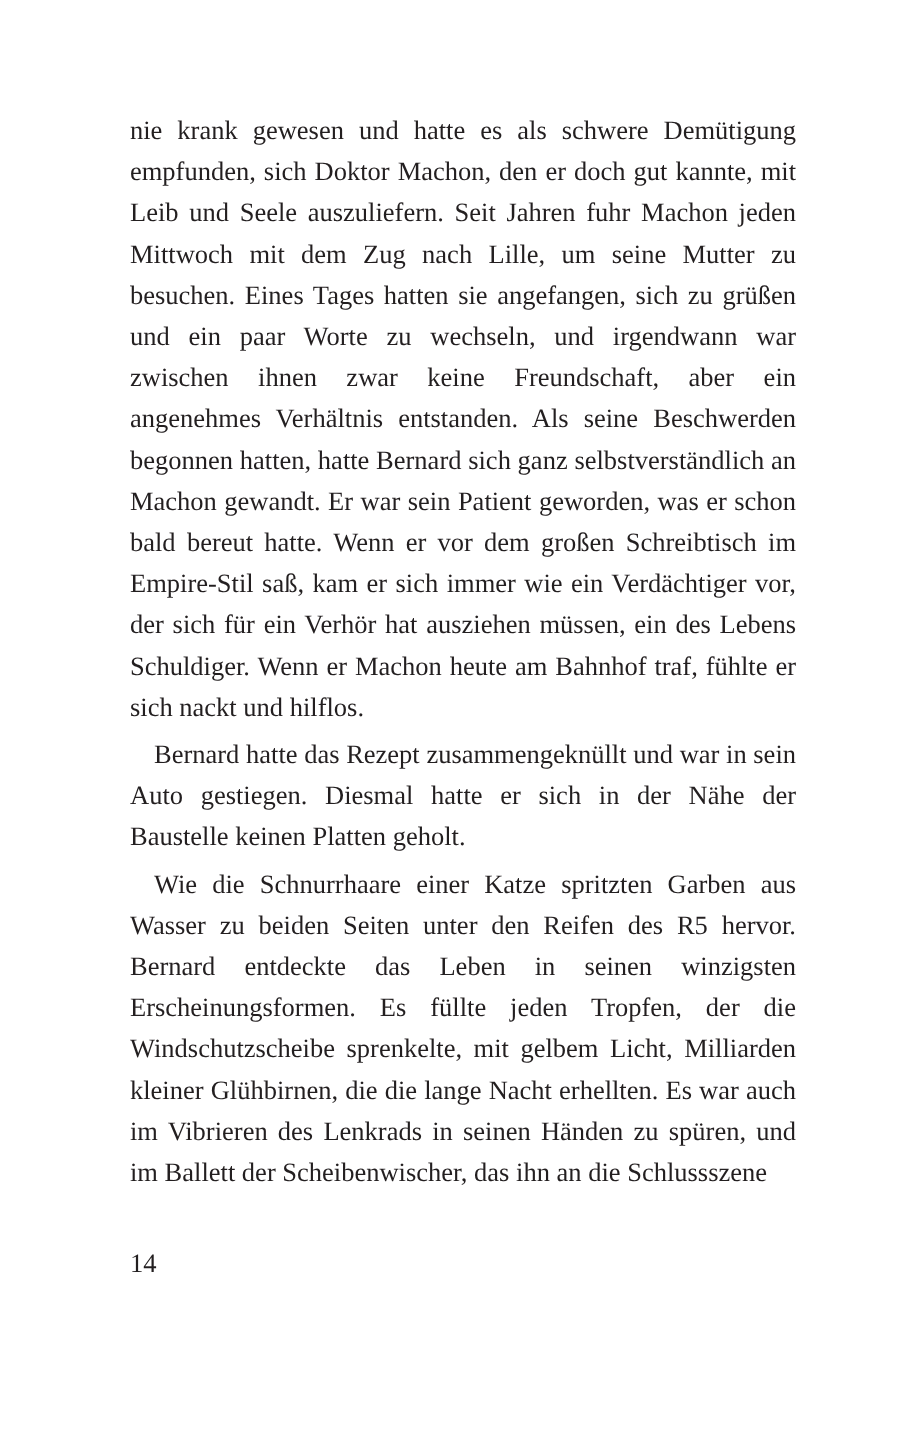nie krank gewesen und hatte es als schwere Demütigung empfunden, sich Doktor Machon, den er doch gut kannte, mit Leib und Seele auszuliefern. Seit Jahren fuhr Machon jeden Mittwoch mit dem Zug nach Lille, um seine Mutter zu besuchen. Eines Tages hatten sie angefangen, sich zu grüßen und ein paar Worte zu wechseln, und irgendwann war zwischen ihnen zwar keine Freundschaft, aber ein angenehmes Verhältnis entstanden. Als seine Beschwerden begonnen hatten, hatte Bernard sich ganz selbstverständlich an Machon gewandt. Er war sein Patient geworden, was er schon bald bereut hatte. Wenn er vor dem großen Schreibtisch im Empire-Stil saß, kam er sich immer wie ein Verdächtiger vor, der sich für ein Verhör hat ausziehen müssen, ein des Lebens Schuldiger. Wenn er Machon heute am Bahnhof traf, fühlte er sich nackt und hilflos.
Bernard hatte das Rezept zusammengeknüllt und war in sein Auto gestiegen. Diesmal hatte er sich in der Nähe der Baustelle keinen Platten geholt.
Wie die Schnurrhaare einer Katze spritzten Garben aus Wasser zu beiden Seiten unter den Reifen des R5 hervor. Bernard entdeckte das Leben in seinen winzigsten Erscheinungsformen. Es füllte jeden Tropfen, der die Windschutzscheibe sprenkelte, mit gelbem Licht, Milliarden kleiner Glühbirnen, die die lange Nacht erhellten. Es war auch im Vibrieren des Lenkrads in seinen Händen zu spüren, und im Ballett der Scheibenwischer, das ihn an die Schlussszene
14